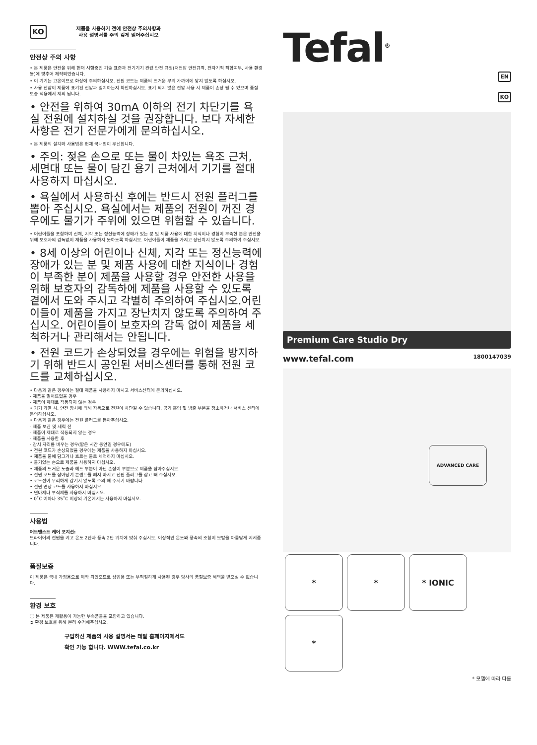KO 제품을 사용하기 전에 안전상 주의사항과
사용 설명서를 주의 깊게 읽어주십시오
안전상 주의 사항
• 본 제품은 안전을 위해 현재 시행중인 기술 표준과 전기기기 관련 안전 규정(저전압 안전규격, 전자기적 적합여부, 사용 환경 등)에 맞추어 제작되었습니다.
• 이 기기는 고온이므로 화상에 주의하십시오. 전원 코드는 제품의 뜨거운 부위 가까이에 닿지 않도록 하십시오.
• 사용 전압이 제품에 표기된 전압과 일치하는지 확인하십시오. 표기 되지 않은 전압 사용 시 제품이 손상 될 수 있으며 품질 보증 적용에서 제외 됩니다.
• 안전을 위하여 30mA 이하의 전기 차단기를 욕실 전원에 설치하실 것을 권장합니다. 보다 자세한 사항은 전기 전문가에게 문의하십시오.
• 본 제품의 설치와 사용법은 현재 국내법이 우선합니다.
• 주의: 젖은 손으로 또는 물이 차있는 욕조 근처, 세면대 또는 물이 담긴 용기 근처에서 기기를 절대 사용하지 마십시오.
• 욕실에서 사용하신 후에는 반드시 전원 플러그를 뽑아 주십시오. 욕실에서는 제품의 전원이 꺼진 경우에도 물기가 주위에 있으면 위험할 수 있습니다.
• 어린이들을 포함하여 신체, 지각 또는 정신능력에 장애가 있는 분 및 제품 사용에 대한 지식이나 경험이 부족한 분은 안전을 위해 보호자의 감독없이 제품을 사용하지 못하도록 하십시오. 어린이들이 제품을 가지고 장난치지 않도록 주의하여 주십시오.
• 8세 이상의 어린이나 신체, 지각 또는 정신능력에 장애가 있는 분 및 제품 사용에 대한 지식이나 경험이 부족한 분이 제품을 사용할 경우 안전한 사용을 위해 보호자의 감독하에 제품을 사용할 수 있도록 곁에서 도와 주시고 각별히 주의하여 주십시오.어린이들이 제품을 가지고 장난치지 않도록 주의하여 주십시오. 어린이들이 보호자의 감독 없이 제품을 세척하거나 관리해서는 안됩니다.
• 전원 코드가 손상되었을 경우에는 위험을 방지하기 위해 반드시 공인된 서비스센터를 통해 전원 코드를 교체하십시오.
• 다음과 같은 경우에는 절대 제품을 사용하지 마시고 서비스센터에 문의하십시오.
- 제품을 떨어뜨렸을 경우
- 제품이 제대로 작동되지 않는 경우
• 기기 과열 시, 안전 장치에 의해 자동으로 전원이 차단될 수 있습니다. 공기 흡입 및 방출 부분을 청소하거나 서비스 센터에 문의하십시오.
• 다음과 같은 경우에는 전원 플러그를 뽑아주십시오.
- 제품 보관 및 세척 전
- 제품이 제대로 작동되지 않는 경우
- 제품을 사용한 후
- 잠시 자리를 비우는 경우(짧은 시간 동안일 경우에도)
• 전원 코드가 손상되었을 경우에는 제품을 사용하지 마십시오.
• 제품을 물에 담그거나 흐르는 물로 세척하지 마십시오.
• 물기있는 손으로 제품을 사용하지 마십시오.
• 제품의 뜨거운 노즐과 헤드 부분이 아닌 손잡이 부분으로 제품을 잡아주십시오.
• 전원 코드를 잡아당겨 콘센트를 빼지 마시고 전원 플러그를 잡고 빼 주십시오.
• 코드선이 무리하게 감기지 않도록 주의 해 주시기 바랍니다.
• 전원 연장 코드를 사용하지 마십시오.
• 연마제나 부식제를 사용하지 마십시오.
• 0˚C 이하나 35˚C 이상의 기온에서는 사용하지 마십시오.
사용법
어드밴스드 케어 포지션:
드라이어의 전원을 켜고 온도 2단과 풍속 2단 위치에 맞춰 주십시오. 이상적인 온도와 풍속의 조합이 모발을 아름답게 지켜줍니다.
품질보증
이 제품은 국내 가정용으로 제작 되었으므로 상업용 또는 부적절하게 사용된 경우 당사의 품질보증 혜택을 받으실 수 없습니다.
환경 보호
ⓘ 본 제품은 재활용이 가능한 부속품들을 포함하고 있습니다.
➲ 환경 보호를 위해 분리 수거해주십시오.
구입하신 제품의 사용 설명서는 테팔 홈페이지에서도
확인 가능 합니다. WWW.tefal.co.kr
Tefal<sup>®</sup>
EN
KO
Premium Care Studio Dry
www.tefal.com 1800147039
ADVANCED CARE
* * * IONIC
*
* 모델에 따라 다름